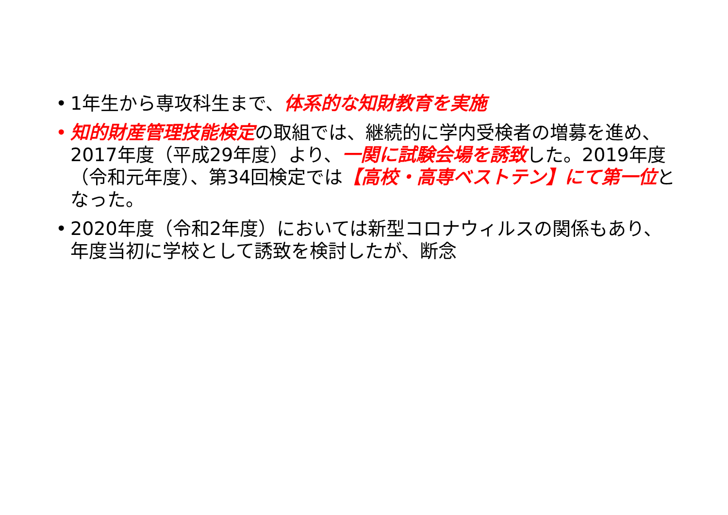• 1年生から専攻科生まで、体系的な知財教育を実施
• 知的財産管理技能検定の取組では、継続的に学内受検者の増募を進め、2017年度（平成29年度）より、一関に試験会場を誘致した。2019年度（令和元年度）、第34回検定では【高校・高専ベストテン】にて第一位となった。
• 2020年度（令和2年度）においては新型コロナウィルスの関係もあり、年度当初に学校として誘致を検討したが、断念